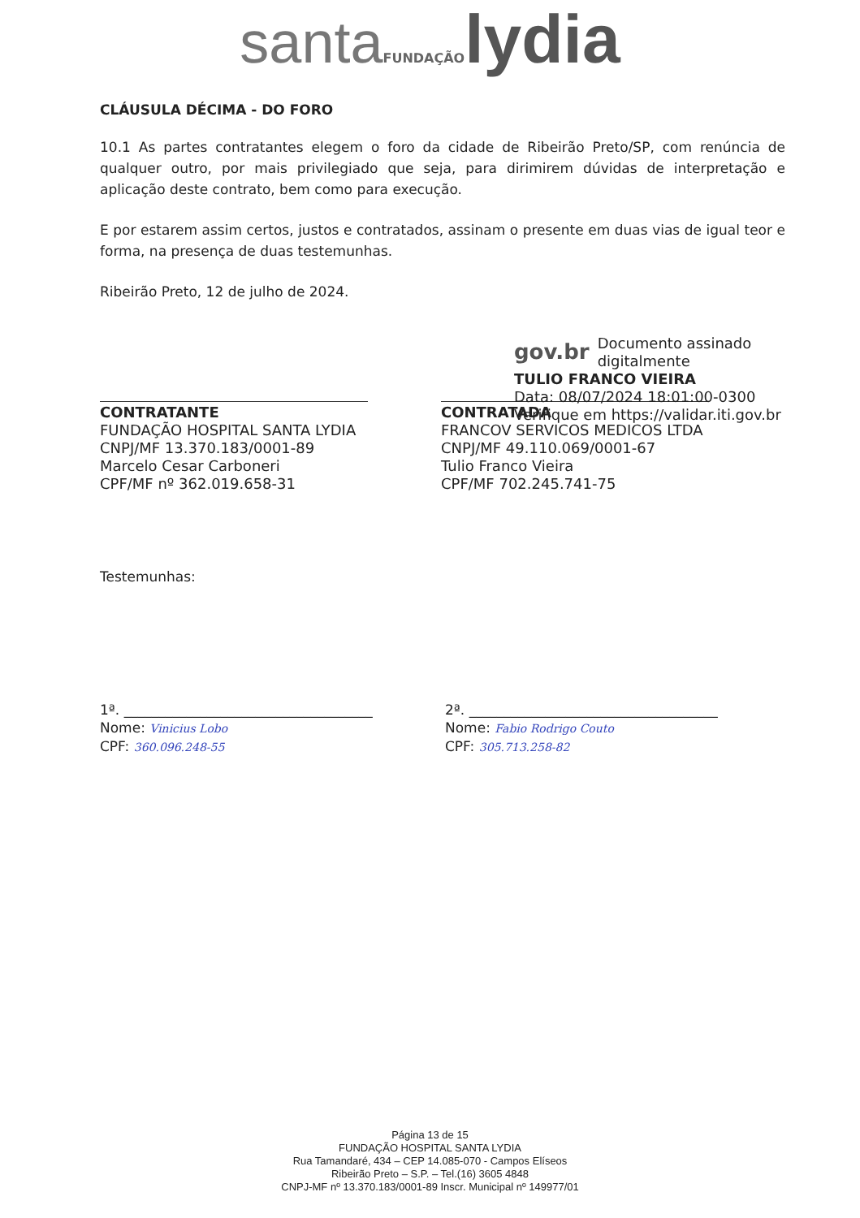santa FUNDAÇÃO lydia
CLÁUSULA DÉCIMA - DO FORO
10.1 As partes contratantes elegem o foro da cidade de Ribeirão Preto/SP, com renúncia de qualquer outro, por mais privilegiado que seja, para dirimirem dúvidas de interpretação e aplicação deste contrato, bem como para execução.
E por estarem assim certos, justos e contratados, assinam o presente em duas vias de igual teor e forma, na presença de duas testemunhas.
Ribeirão Preto, 12 de julho de 2024.
CONTRATANTE
FUNDAÇÃO HOSPITAL SANTA LYDIA
CNPJ/MF 13.370.183/0001-89
Marcelo Cesar Carboneri
CPF/MF nº 362.019.658-31
gov.br Documento assinado digitalmente
TULIO FRANCO VIEIRA
Data: 08/07/2024 18:01:00-0300
Verifique em https://validar.iti.gov.br
CONTRATADA
FRANCOV SERVICOS MEDICOS LTDA
CNPJ/MF 49.110.069/0001-67
Tulio Franco Vieira
CPF/MF 702.245.741-75
Testemunhas:
1ª. ____________________________________
Nome: Vinicius Lobo
CPF: 360.096.248-55
2ª. ____________________________________
Nome: Fabio Rodrigo Couto
CPF: 305.713.258-82
Página 13 de 15
FUNDAÇÃO HOSPITAL SANTA LYDIA
Rua Tamandaré, 434 – CEP 14.085-070 - Campos Elíseos
Ribeirão Preto – S.P. – Tel.(16) 3605 4848
CNPJ-MF nº 13.370.183/0001-89 Inscr. Municipal nº 149977/01